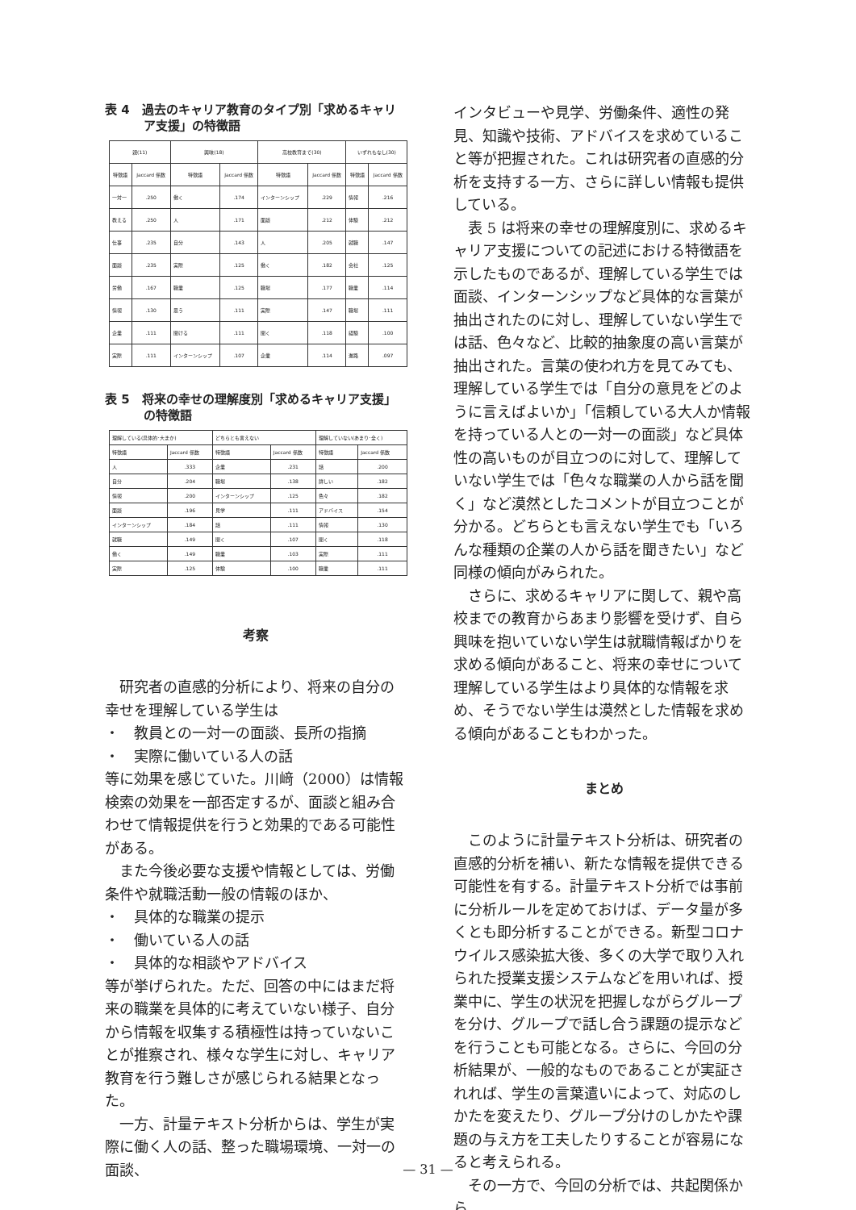表 4　過去のキャリア教育のタイプ別「求めるキャリア支援」の特徴語
| 親(11) | | 興味(18) | | 高校教育まで(30) | | いずれもなし(30) | |
| --- | --- | --- | --- | --- | --- | --- | --- |
| 特徴語 | Jaccard 係数 | 特徴語 | Jaccard 係数 | 特徴語 | Jaccard 係数 | 特徴語 | Jaccard 係数 |
| 一対一 | .250 | 働く | .174 | インターンシップ | .229 | 情報 | .216 |
| 教える | .250 | 人 | .171 | 面談 | .212 | 体験 | .212 |
| 仕事 | .235 | 自分 | .143 | 人 | .205 | 就職 | .147 |
| 面談 | .235 | 実際 | .125 | 働く | .182 | 会社 | .125 |
| 労働 | .167 | 職業 | .125 | 職場 | .177 | 職業 | .114 |
| 情報 | .130 | 思う | .111 | 実際 | .147 | 職場 | .111 |
| 企業 | .111 | 聞ける | .111 | 聞く | .118 | 経験 | .100 |
| 実際 | .111 | インターンシップ | .107 | 企業 | .114 | 進路 | .097 |
表 5　将来の幸せの理解度別「求めるキャリア支援」の特徴語
| 理解している(具体的･大まか) | | どちらとも言えない | | 理解していない(あまり･全く) | |
| --- | --- | --- | --- | --- | --- |
| 特徴語 | Jaccard 係数 | 特徴語 | Jaccard 係数 | 特徴語 | Jaccard 係数 |
| 人 | .333 | 企業 | .231 | 話 | .200 |
| 自分 | .204 | 職場 | .138 | 詳しい | .182 |
| 情報 | .200 | インターンシップ | .125 | 色々 | .182 |
| 面談 | .196 | 見学 | .111 | アドバイス | .154 |
| インターンシップ | .184 | 話 | .111 | 情報 | .130 |
| 就職 | .149 | 聞く | .107 | 聞く | .118 |
| 働く | .149 | 職業 | .103 | 実際 | .111 |
| 実際 | .125 | 体験 | .100 | 職業 | .111 |
考察
　研究者の直感的分析により、将来の自分の幸せを理解している学生は
・　教員との一対一の面談、長所の指摘
・　実際に働いている人の話
等に効果を感じていた。川﨑（2000）は情報検索の効果を一部否定するが、面談と組み合わせて情報提供を行うと効果的である可能性がある。
　また今後必要な支援や情報としては、労働条件や就職活動一般の情報のほか、
・　具体的な職業の提示
・　働いている人の話
・　具体的な相談やアドバイス
等が挙げられた。ただ、回答の中にはまだ将来の職業を具体的に考えていない様子、自分から情報を収集する積極性は持っていないことが推察され、様々な学生に対し、キャリア教育を行う難しさが感じられる結果となった。
　一方、計量テキスト分析からは、学生が実際に働く人の話、整った職場環境、一対一の面談、
インタビューや見学、労働条件、適性の発見、知識や技術、アドバイスを求めていること等が把握された。これは研究者の直感的分析を支持する一方、さらに詳しい情報も提供している。
　表 5 は将来の幸せの理解度別に、求めるキャリア支援についての記述における特徴語を示したものであるが、理解している学生では面談、インターンシップなど具体的な言葉が抽出されたのに対し、理解していない学生では話、色々など、比較的抽象度の高い言葉が抽出された。言葉の使われ方を見てみても、理解している学生では「自分の意見をどのように言えばよいか」「信頼している大人か情報を持っている人との一対一の面談」など具体性の高いものが目立つのに対して、理解していない学生では「色々な職業の人から話を聞く」など漠然としたコメントが目立つことが分かる。どちらとも言えない学生でも「いろんな種類の企業の人から話を聞きたい」など同様の傾向がみられた。
　さらに、求めるキャリアに関して、親や高校までの教育からあまり影響を受けず、自ら興味を抱いていない学生は就職情報ばかりを求める傾向があること、将来の幸せについて理解している学生はより具体的な情報を求め、そうでない学生は漠然とした情報を求める傾向があることもわかった。
まとめ
　このように計量テキスト分析は、研究者の直感的分析を補い、新たな情報を提供できる可能性を有する。計量テキスト分析では事前に分析ルールを定めておけば、データ量が多くとも即分析することができる。新型コロナウイルス感染拡大後、多くの大学で取り入れられた授業支援システムなどを用いれば、授業中に、学生の状況を把握しながらグループを分け、グループで話し合う課題の提示などを行うことも可能となる。さらに、今回の分析結果が、一般的なものであることが実証されれば、学生の言葉遣いによって、対応のしかたを変えたり、グループ分けのしかたや課題の与え方を工夫したりすることが容易になると考えられる。
　その一方で、今回の分析では、共起関係から
— 31 —